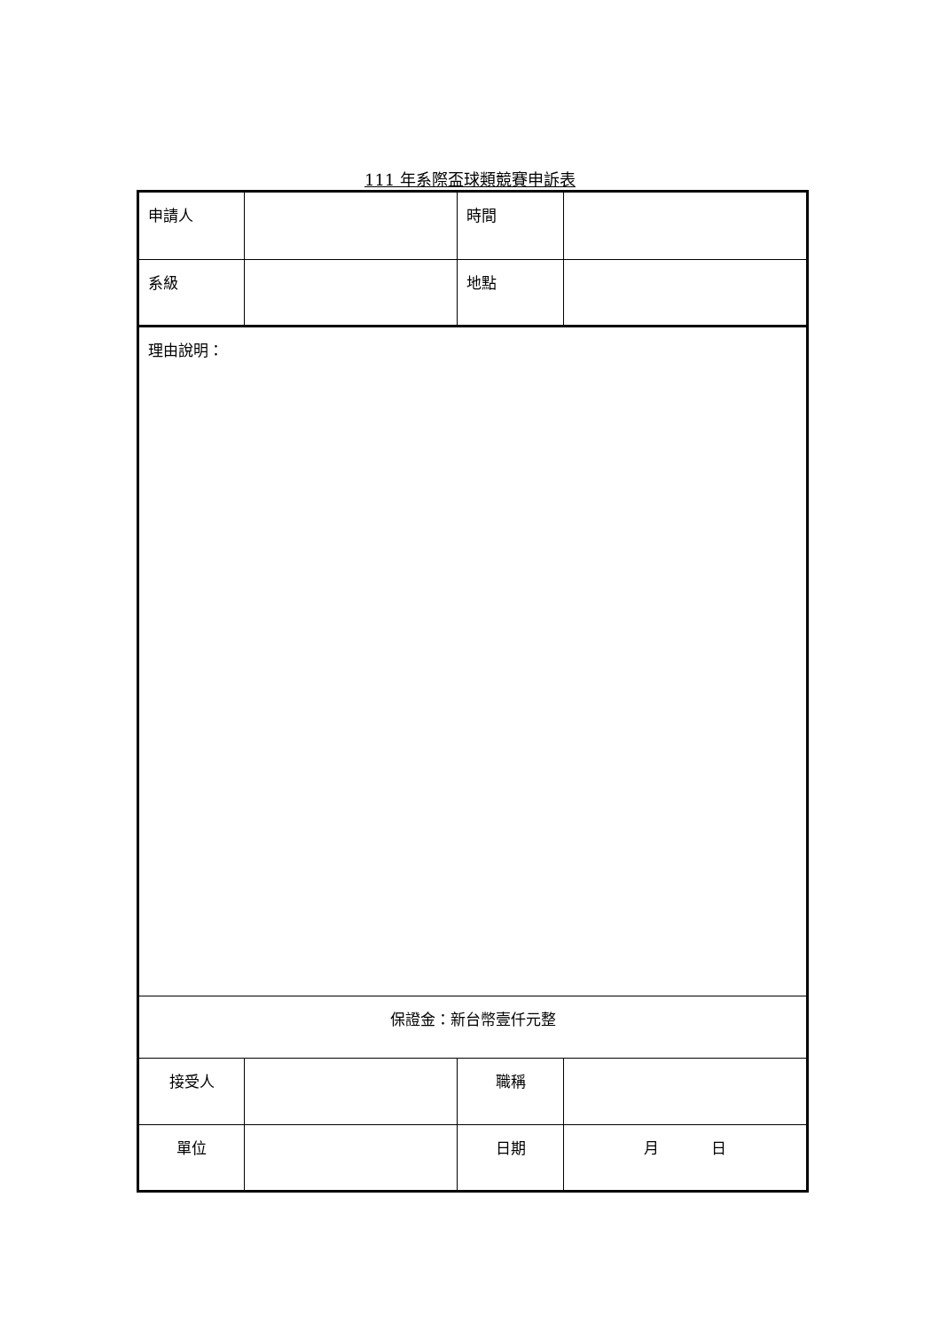111 年系際盃球類競賽申訴表
| 申請人 | | 時間 | |
| 系級 | | 地點 | |
| 理由說明： | | | |
| 保證金：新台幣壹仟元整 | | | |
| 接受人 | | 職稱 | |
| 單位 | | 日期 | 月 日 |